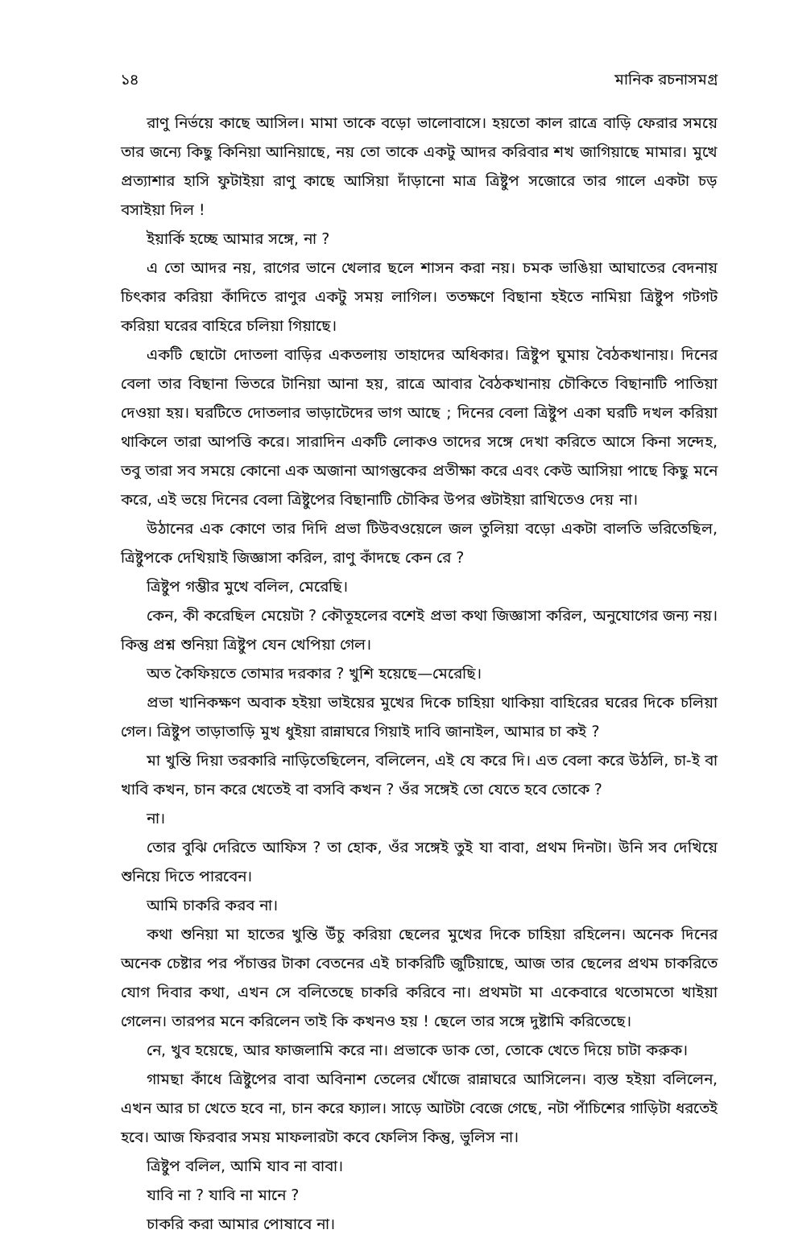১৪ মানিক রচনাসমগ্র
রাণু নির্ভয়ে কাছে আসিল। মামা তাকে বড়ো ভালোবাসে। হয়তো কাল রাত্রে বাড়ি ফেরার সময়ে তার জন্যে কিছু কিনিয়া আনিয়াছে, নয় তো তাকে একটু আদর করিবার শখ জাগিয়াছে মামার। মুখে প্রত্যাশার হাসি ফুটাইয়া রাণু কাছে আসিয়া দাঁড়ানো মাত্র ত্রিষ্টুপ সজোরে তার গালে একটা চড় বসাইয়া দিল !
ইয়ার্কি হচ্ছে আমার সঙ্গে, না ?
এ তো আদর নয়, রাগের ভানে খেলার ছলে শাসন করা নয়। চমক ভাঙিয়া আঘাতের বেদনায় চিৎকার করিয়া কাঁদিতে রাণুর একটু সময় লাগিল। ততক্ষণে বিছানা হইতে নামিয়া ত্রিষ্টুপ গটগট করিয়া ঘরের বাহিরে চলিয়া গিয়াছে।
একটি ছোটো দোতলা বাড়ির একতলায় তাহাদের অধিকার। ত্রিষ্টুপ ঘুমায় বৈঠকখানায়। দিনের বেলা তার বিছানা ভিতরে টানিয়া আনা হয়, রাত্রে আবার বৈঠকখানায় চৌকিতে বিছানাটি পাতিয়া দেওয়া হয়। ঘরটিতে দোতলার ভাড়াটেদের ভাগ আছে ; দিনের বেলা ত্রিষ্টুপ একা ঘরটি দখল করিয়া থাকিলে তারা আপত্তি করে। সারাদিন একটি লোকও তাদের সঙ্গে দেখা করিতে আসে কিনা সন্দেহ, তবু তারা সব সময়ে কোনো এক অজানা আগন্তুকের প্রতীক্ষা করে এবং কেউ আসিয়া পাছে কিছু মনে করে, এই ভয়ে দিনের বেলা ত্রিষ্টুপের বিছানাটি চৌকির উপর গুটাইয়া রাখিতেও দেয় না।
উঠানের এক কোণে তার দিদি প্রভা টিউবওয়েলে জল তুলিয়া বড়ো একটা বালতি ভরিতেছিল, ত্রিষ্টুপকে দেখিয়াই জিজ্ঞাসা করিল, রাণু কাঁদছে কেন রে ?
ত্রিষ্টুপ গম্ভীর মুখে বলিল, মেরেছি।
কেন, কী করেছিল মেয়েটা ? কৌতূহলের বশেই প্রভা কথা জিজ্ঞাসা করিল, অনুযোগের জন্য নয়। কিন্তু প্রশ্ন শুনিয়া ত্রিষ্টুপ যেন খেপিয়া গেল।
অত কৈফিয়তে তোমার দরকার ? খুশি হয়েছে—মেরেছি।
প্রভা খানিকক্ষণ অবাক হইয়া ভাইয়ের মুখের দিকে চাহিয়া থাকিয়া বাহিরের ঘরের দিকে চলিয়া গেল। ত্রিষ্টুপ তাড়াতাড়ি মুখ ধুইয়া রান্নাঘরে গিয়াই দাবি জানাইল, আমার চা কই ?
মা খুন্তি দিয়া তরকারি নাড়িতেছিলেন, বলিলেন, এই যে করে দি। এত বেলা করে উঠলি, চা-ই বা খাবি কখন, চান করে খেতেই বা বসবি কখন ? ওঁর সঙ্গেই তো যেতে হবে তোকে ?
না।
তোর বুঝি দেরিতে আফিস ? তা হোক, ওঁর সঙ্গেই তুই যা বাবা, প্রথম দিনটা। উনি সব দেখিয়ে শুনিয়ে দিতে পারবেন।
আমি চাকরি করব না।
কথা শুনিয়া মা হাতের খুন্তি উঁচু করিয়া ছেলের মুখের দিকে চাহিয়া রহিলেন। অনেক দিনের অনেক চেষ্টার পর পঁচাত্তর টাকা বেতনের এই চাকরিটি জুটিয়াছে, আজ তার ছেলের প্রথম চাকরিতে যোগ দিবার কথা, এখন সে বলিতেছে চাকরি করিবে না। প্রথমটা মা একেবারে থতোমতো খাইয়া গেলেন। তারপর মনে করিলেন তাই কি কখনও হয় ! ছেলে তার সঙ্গে দুষ্টামি করিতেছে।
নে, খুব হয়েছে, আর ফাজলামি করে না। প্রভাকে ডাক তো, তোকে খেতে দিয়ে চাটা করুক।
গামছা কাঁধে ত্রিষ্টুপের বাবা অবিনাশ তেলের খোঁজে রান্নাঘরে আসিলেন। ব্যস্ত হইয়া বলিলেন, এখন আর চা খেতে হবে না, চান করে ফ্যাল। সাড়ে আটটা বেজে গেছে, নটা পাঁচিশের গাড়িটা ধরতেই হবে। আজ ফিরবার সময় মাফলারটা কবে ফেলিস কিন্তু, ভুলিস না।
ত্রিষ্টুপ বলিল, আমি যাব না বাবা।
যাবি না ? যাবি না মানে ?
চাকরি করা আমার পোষাবে না।